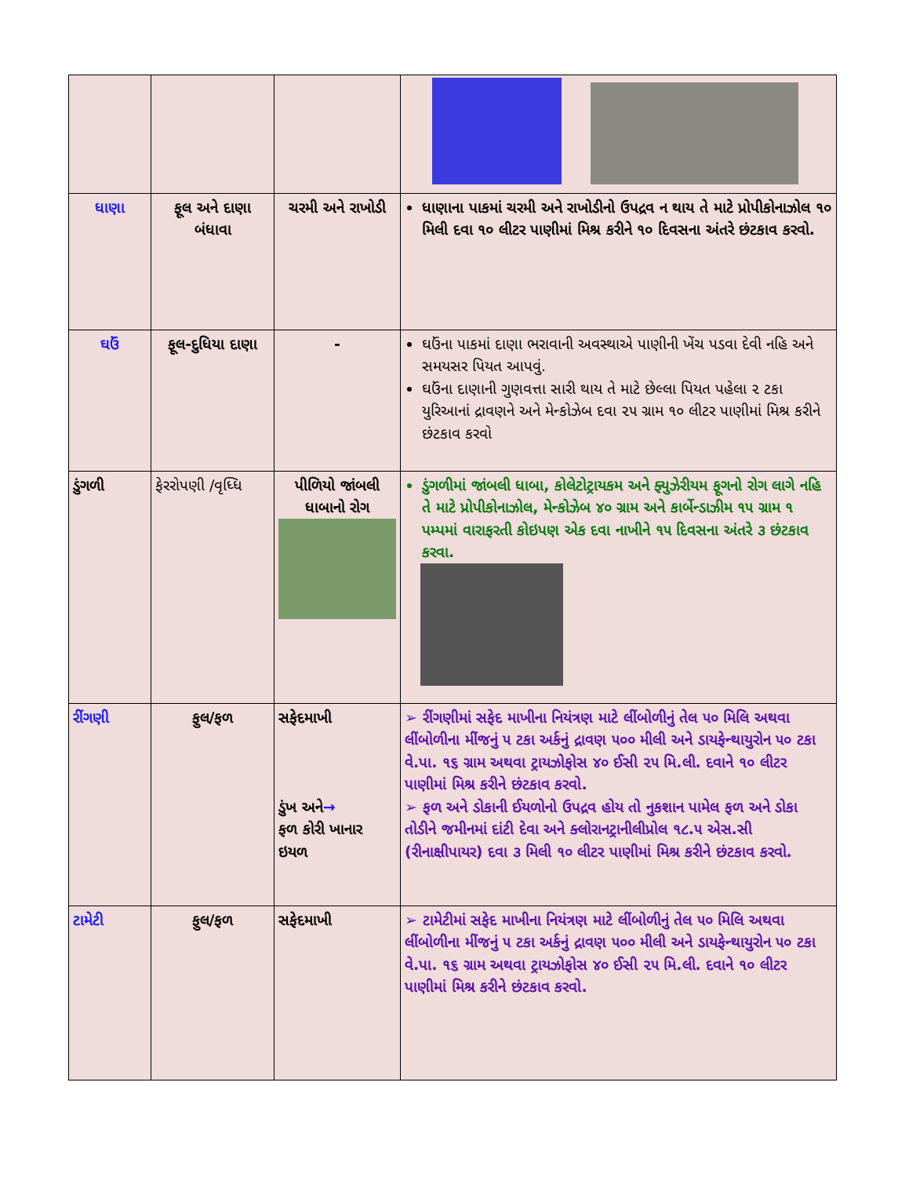| ધાણા | ફૂલ અને દાણા બંધાવા | ચરમી અને રાખોડી | ધાણાના પાકમાં ચરમી અને રાખોડીનો ઉપદ્રવ ન થાય તે માટે પ્રોપીકોનાઝોલ ૧૦ મિલી દવા ૧૦ લીટર પાણીમાં મિશ્ર કરીને ૧૦ દિવસના અંતરે છંટકાવ કરવો. |
| ઘઉં | ફૂલ-દુધિયા દાણા | - | ઘઉંના પાકમાં દાણા ભરાવાની અવસ્થાએ પાણીની ખેંચ પડવા દેવી નહિ અને સમયસર પિયત આપવું. ઘઉંના દાણાની ગુણવત્તા સારી થાય તે માટે છેલ્લા પિયત પહેલા ૨ ટકા યુરિઆનાં દ્રાવણને અને મેન્કોઝેબ દવા ૨૫ ગ્રામ ૧૦ લીટર પાણીમાં મિશ્ર કરીને છંટકાવ કરવો |
| ડુંગળી | ફેરરોપણી /વૃધ્ધિ | પીળિયો જાંબલી ધાબાનો રોગ | ડુંગળીમાં જાંબલી ધાબા, કોલેટોટ્રાયકમ અને ફ્યુઝેરીયમ ફૂગનો રોગ લાગે નહિ તે માટે પ્રોપીકોનાઝોલ, મેન્કોઝેબ ૪૦ ગ્રામ અને કાર્બેન્ડાઝીમ ૧૫ ગ્રામ ૧ પમ્પમાં વારાફરતી કોઇપણ એક દવા નાખીને ૧૫ દિવસના અંતરે ૩ છંટકાવ કરવા. |
| રીંગણી | ફુલ/ફળ | સફેદમાખી ડુંખ અને → ફળ કોરી ખાનાર ઇયળ | ➢ રીંગણીમાં સફેદ માખીના નિયંત્રણ માટે લીંબોળીનું તેલ ૫૦ મિલિ અથવા લીંબોળીના મીંજનું ૫ ટકા અર્કનું દ્રાવણ ૫૦૦ મીલી અને ડાયફેન્થાયુરોન ૫૦ ટકા વે.પા. ૧૬ ગ્રામ અથવા ટ્રાયઝોફોસ ૪૦ ઈસી ૨૫ મિ.લી. દવાને ૧૦ લીટર પાણીમાં મિશ્ર કરીને છંટકાવ કરવો. ➢ ફળ અને ડોકાની ઈયળોનો ઉપદ્રવ હોય તો નુકશાન પામેલ ફળ અને ડોકા તોડીને જમીનમાં દાંટી દેવા અને ક્લોરાનટ્રાનીલીપ્રોલ ૧૮.૫ એસ.સી (રીનાક્ષીપાયર) દવા ૩ મિલી ૧૦ લીટર પાણીમાં મિશ્ર કરીને છંટકાવ કરવો. |
| ટામેટી | ફુલ/ફળ | સફેદમાખી | ➢ ટામેટીમાં સફેદ માખીના નિયંત્રણ માટે લીંબોળીનું તેલ ૫૦ મિલિ અથવા લીંબોળીના મીંજનું ૫ ટકા અર્કનું દ્રાવણ ૫૦૦ મીલી અને ડાયફેન્થાયુરોન ૫૦ ટકા વે.પા. ૧૬ ગ્રામ અથવા ટ્રાયઝોફોસ ૪૦ ઈસી ૨૫ મિ.લી. દવાને ૧૦ લીટર પાણીમાં મિશ્ર કરીને છંટકાવ કરવો. |